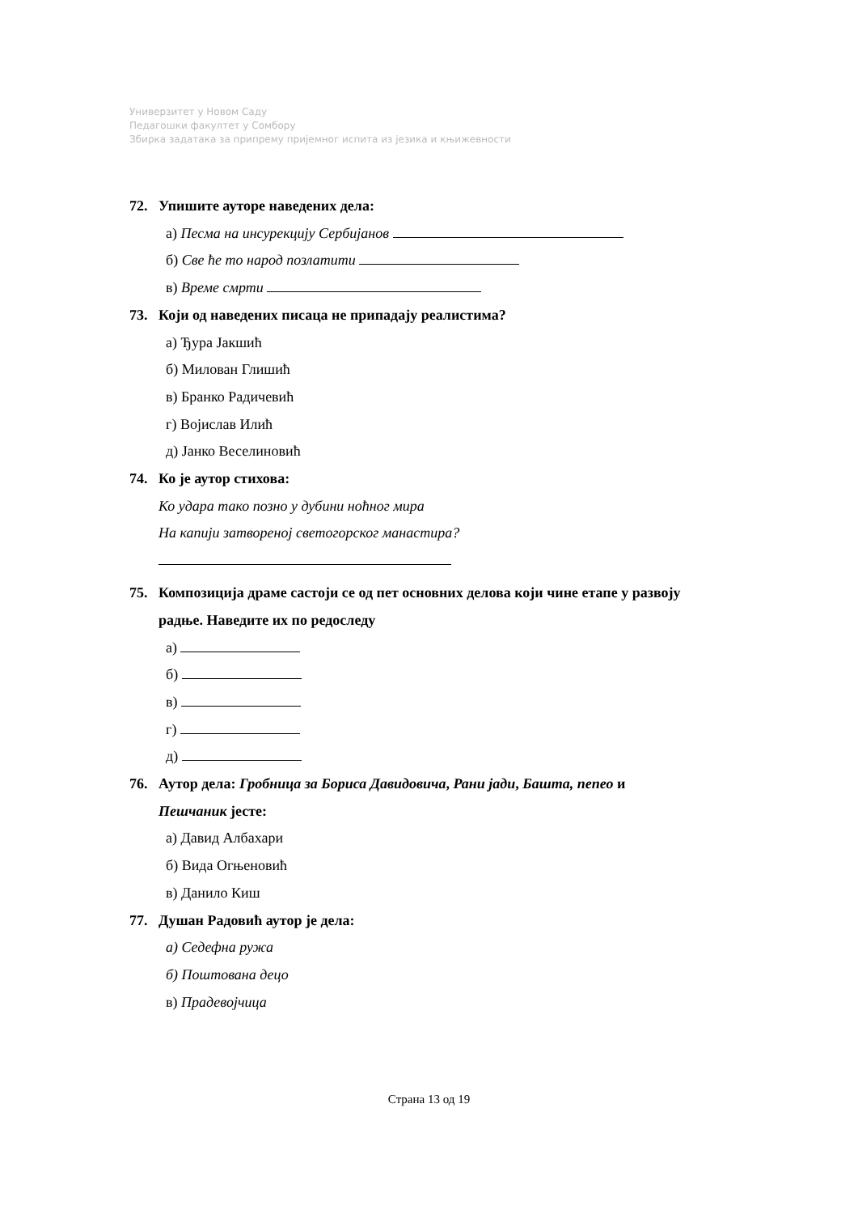Универзитет у Новом Саду
Педагошки факултет у Сомбору
Збирка задатака за припрему пријемног испита из језика и књижевности
72. Упишите ауторе наведених дела:
а) Песма на инсурекцију Сербијанов
б) Све ће то народ позлатити
в) Време смрти
73. Који од наведених писаца не припадају реалистима?
а) Ђура Јакшић
б) Милован Глишић
в) Бранко Радичевић
г) Војислав Илић
д) Јанко Веселиновић
74. Ко је аутор стихова:
Ко удара тако позно у дубини ноћног мира
На капији затвореној светогорског манастира?
75. Композиција драме састоји се од пет основних делова који чине етапе у развоју радње. Наведите их по редоследу
а)
б)
в)
г)
д)
76. Аутор дела: Гробница за Бориса Давидовича, Рани јади, Башта, пепео и Пешчаник јесте:
а) Давид Албахари
б) Вида Огњеновић
в) Данило Киш
77. Душан Радовић аутор је дела:
а) Седефна ружа
б) Поштована децо
в) Прадевојчица
Страна 13 од 19